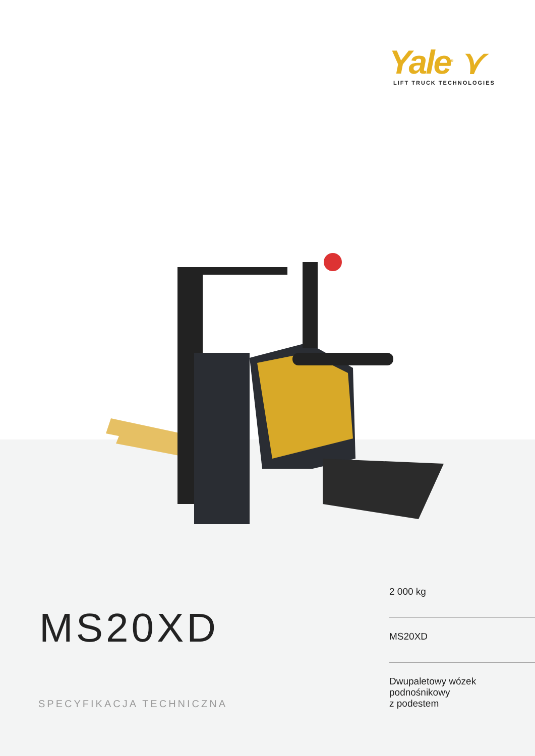Yale<sup>®</sup> ⋎
LIFT TRUCK TECHNOLOGIES
MS20XD
SPECYFIKACJA TECHNICZNA
2 000 kg
MS20XD
Dwupaletowy wózek
podnośnikowy
z podestem